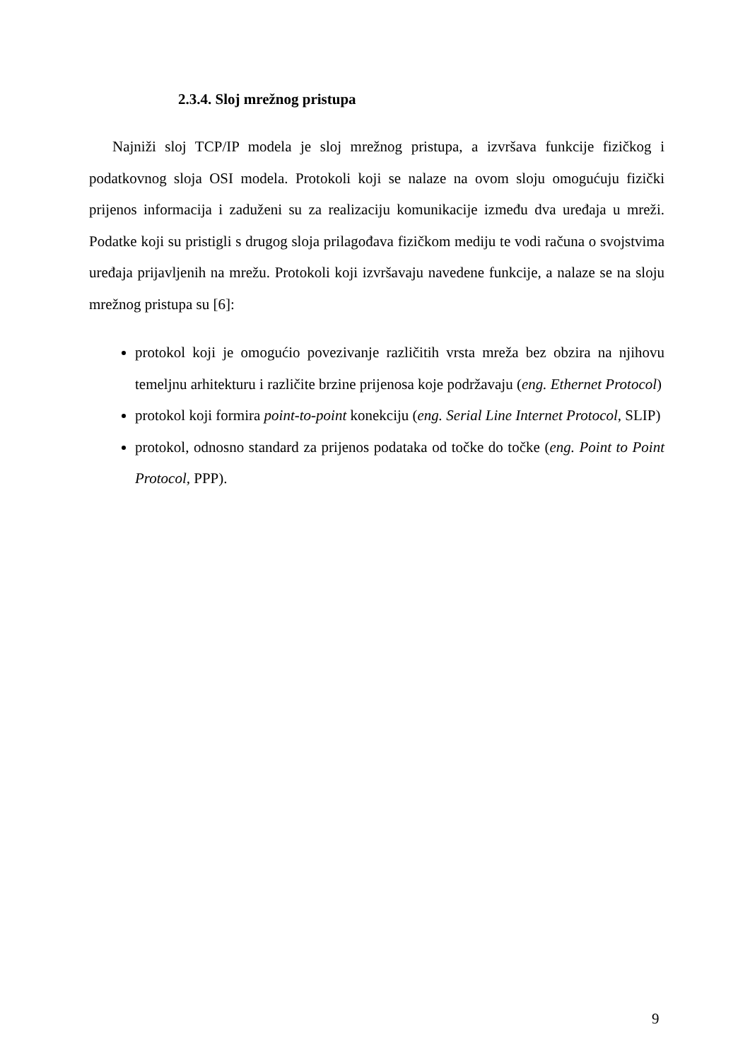2.3.4. Sloj mrežnog pristupa
Najniži sloj TCP/IP modela je sloj mrežnog pristupa, a izvršava funkcije fizičkog i podatkovnog sloja OSI modela. Protokoli koji se nalaze na ovom sloju omogućuju fizički prijenos informacija i zaduženi su za realizaciju komunikacije između dva uređaja u mreži. Podatke koji su pristigli s drugog sloja prilagođava fizičkom mediju te vodi računa o svojstvima uređaja prijavljenih na mrežu. Protokoli koji izvršavaju navedene funkcije, a nalaze se na sloju mrežnog pristupa su [6]:
protokol koji je omogućio povezivanje različitih vrsta mreža bez obzira na njihovu temeljnu arhitekturu i različite brzine prijenosa koje podržavaju (eng. Ethernet Protocol)
protokol koji formira point-to-point konekciju (eng. Serial Line Internet Protocol, SLIP)
protokol, odnosno standard za prijenos podataka od točke do točke (eng. Point to Point Protocol, PPP).
9